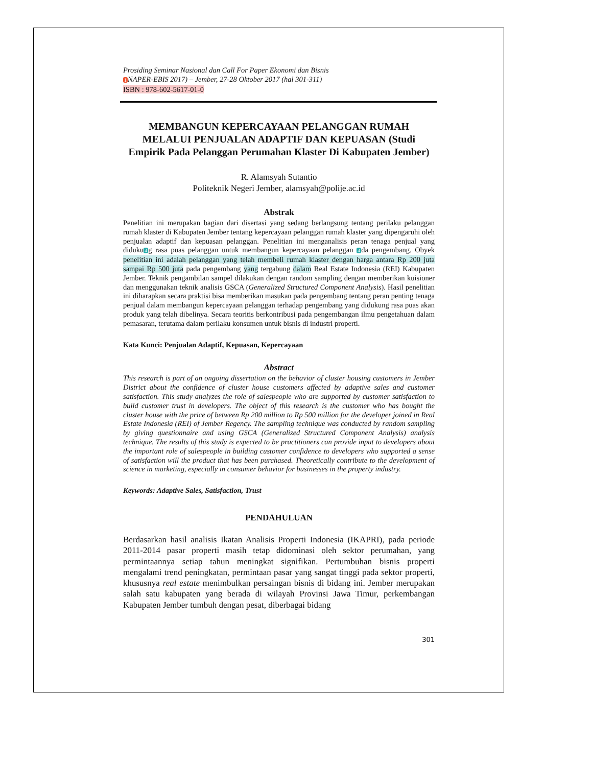Prosiding Seminar Nasional dan Call For Paper Ekonomi dan Bisnis
1 NAPER-EBIS 2017) – Jember, 27-28 Oktober 2017 (hal 301-311)
ISBN : 978-602-5617-01-0
MEMBANGUN KEPERCAYAAN PELANGGAN RUMAH MELALUI PENJUALAN ADAPTIF DAN KEPUASAN (Studi Empirik Pada Pelanggan Perumahan Klaster Di Kabupaten Jember)
R. Alamsyah Sutantio
Politeknik Negeri Jember, alamsyah@polije.ac.id
Abstrak
Penelitian ini merupakan bagian dari disertasi yang sedang berlangsung tentang perilaku pelanggan rumah klaster di Kabupaten Jember tentang kepercayaan pelanggan rumah klaster yang dipengaruhi oleh penjualan adaptif dan kepuasan pelanggan. Penelitian ini menganalisis peran tenaga penjual yang diduku4g rasa puas pelanggan untuk membangun kepercayaan pelanggan 4da pengembang. Obyek penelitian ini adalah pelanggan yang telah membeli rumah klaster dengan harga antara Rp 200 juta sampai Rp 500 juta pada pengembang yang tergabung dalam Real Estate Indonesia (REI) Kabupaten Jember. Teknik pengambilan sampel dilakukan dengan random sampling dengan memberikan kuisioner dan menggunakan teknik analisis GSCA (Generalized Structured Component Analysis). Hasil penelitian ini diharapkan secara praktisi bisa memberikan masukan pada pengembang tentang peran penting tenaga penjual dalam membangun kepercayaan pelanggan terhadap pengembang yang didukung rasa puas akan produk yang telah dibelinya. Secara teoritis berkontribusi pada pengembangan ilmu pengetahuan dalam pemasaran, terutama dalam perilaku konsumen untuk bisnis di industri properti.
Kata Kunci: Penjualan Adaptif, Kepuasan, Kepercayaan
Abstract
This research is part of an ongoing dissertation on the behavior of cluster housing customers in Jember District about the confidence of cluster house customers affected by adaptive sales and customer satisfaction. This study analyzes the role of salespeople who are supported by customer satisfaction to build customer trust in developers. The object of this research is the customer who has bought the cluster house with the price of between Rp 200 million to Rp 500 million for the developer joined in Real Estate Indonesia (REI) of Jember Regency. The sampling technique was conducted by random sampling by giving questionnaire and using GSCA (Generalized Structured Component Analysis) analysis technique. The results of this study is expected to be practitioners can provide input to developers about the important role of salespeople in building customer confidence to developers who supported a sense of satisfaction will the product that has been purchased. Theoretically contribute to the development of science in marketing, especially in consumer behavior for businesses in the property industry.
Keywords: Adaptive Sales, Satisfaction, Trust
PENDAHULUAN
Berdasarkan hasil analisis Ikatan Analisis Properti Indonesia (IKAPRI), pada periode 2011-2014 pasar properti masih tetap didominasi oleh sektor perumahan, yang permintaannya setiap tahun meningkat signifikan. Pertumbuhan bisnis properti mengalami trend peningkatan, permintaan pasar yang sangat tinggi pada sektor properti, khususnya real estate menimbulkan persaingan bisnis di bidang ini. Jember merupakan salah satu kabupaten yang berada di wilayah Provinsi Jawa Timur, perkembangan Kabupaten Jember tumbuh dengan pesat, diberbagai bidang
301